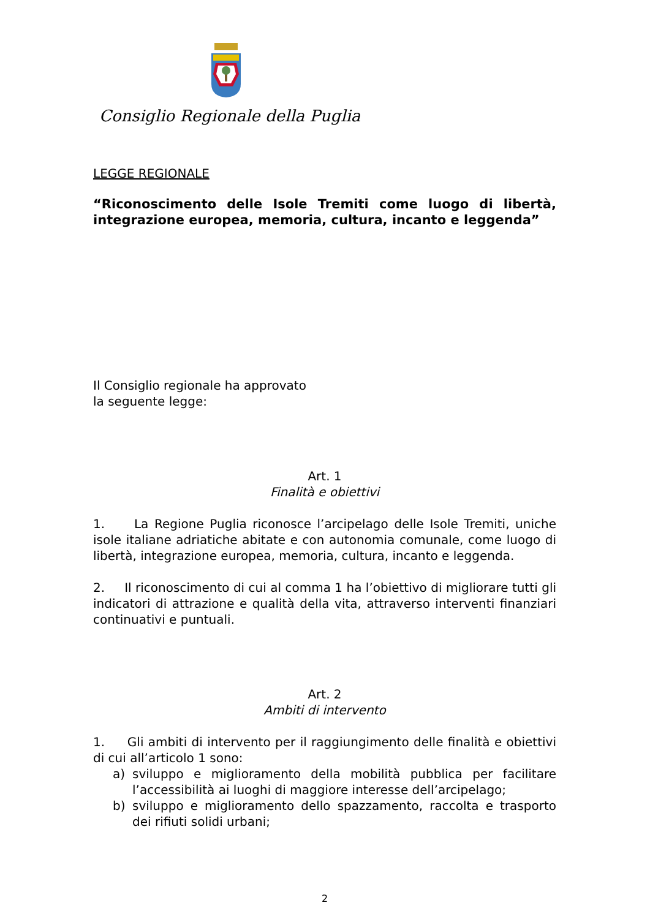Consiglio Regionale della Puglia
LEGGE REGIONALE
“Riconoscimento delle Isole Tremiti come luogo di libertà, integrazione europea, memoria, cultura, incanto e leggenda”
Il Consiglio regionale ha approvato
la seguente legge:
Art. 1
Finalità e obiettivi
1. La Regione Puglia riconosce l’arcipelago delle Isole Tremiti, uniche isole italiane adriatiche abitate e con autonomia comunale, come luogo di libertà, integrazione europea, memoria, cultura, incanto e leggenda.
2. Il riconoscimento di cui al comma 1 ha l’obiettivo di migliorare tutti gli indicatori di attrazione e qualità della vita, attraverso interventi finanziari continuativi e puntuali.
Art. 2
Ambiti di intervento
1. Gli ambiti di intervento per il raggiungimento delle finalità e obiettivi di cui all’articolo 1 sono:
a) sviluppo e miglioramento della mobilità pubblica per facilitare l’accessibilità ai luoghi di maggiore interesse dell’arcipelago;
b) sviluppo e miglioramento dello spazzamento, raccolta e trasporto dei rifiuti solidi urbani;
2